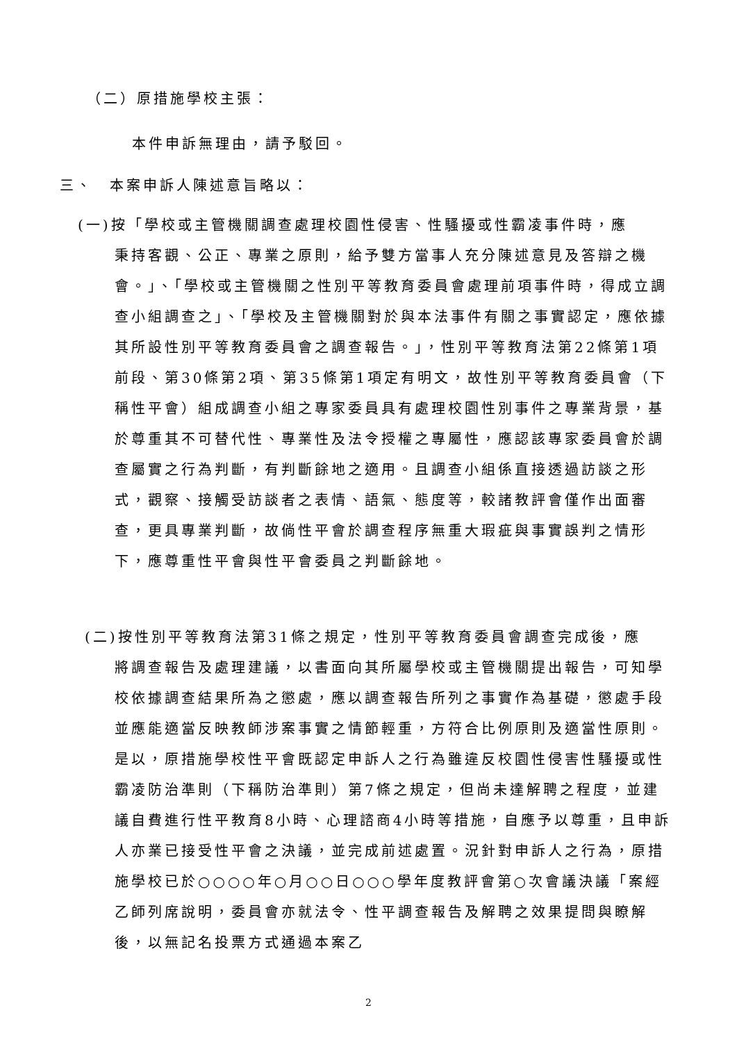（二）原措施學校主張：
本件申訴無理由，請予駁回。
三、　本案申訴人陳述意旨略以：
(一)按「學校或主管機關調查處理校園性侵害、性騷擾或性霸凌事件時，應
秉持客觀、公正、專業之原則，給予雙方當事人充分陳述意見及答辯之機會。」、「學校或主管機關之性別平等教育委員會處理前項事件時，得成立調查小組調查之」、「學校及主管機關對於與本法事件有關之事實認定，應依據其所設性別平等教育委員會之調查報告。」，性別平等教育法第22條第1項前段、第30條第2項、第35條第1項定有明文，故性別平等教育委員會（下稱性平會）組成調查小組之專家委員具有處理校園性別事件之專業背景，基於尊重其不可替代性、專業性及法令授權之專屬性，應認該專家委員會於調查屬實之行為判斷，有判斷餘地之適用。且調查小組係直接透過訪談之形式，觀察、接觸受訪談者之表情、語氣、態度等，較諸教評會僅作出面審查，更具專業判斷，故倘性平會於調查程序無重大瑕疵與事實誤判之情形下，應尊重性平會與性平會委員之判斷餘地。
(二)按性別平等教育法第31條之規定，性別平等教育委員會調查完成後，應
將調查報告及處理建議，以書面向其所屬學校或主管機關提出報告，可知學校依據調查結果所為之懲處，應以調查報告所列之事實作為基礎，懲處手段並應能適當反映教師涉案事實之情節輕重，方符合比例原則及適當性原則。是以，原措施學校性平會既認定申訴人之行為雖違反校園性侵害性騷擾或性霸凌防治準則（下稱防治準則）第7條之規定，但尚未達解聘之程度，並建議自費進行性平教育8小時、心理諮商4小時等措施，自應予以尊重，且申訴人亦業已接受性平會之決議，並完成前述處置。況針對申訴人之行為，原措施學校已於○○○○年○月○○日○○○學年度教評會第○次會議決議「案經乙師列席說明，委員會亦就法令、性平調查報告及解聘之效果提問與瞭解後，以無記名投票方式通過本案乙
2